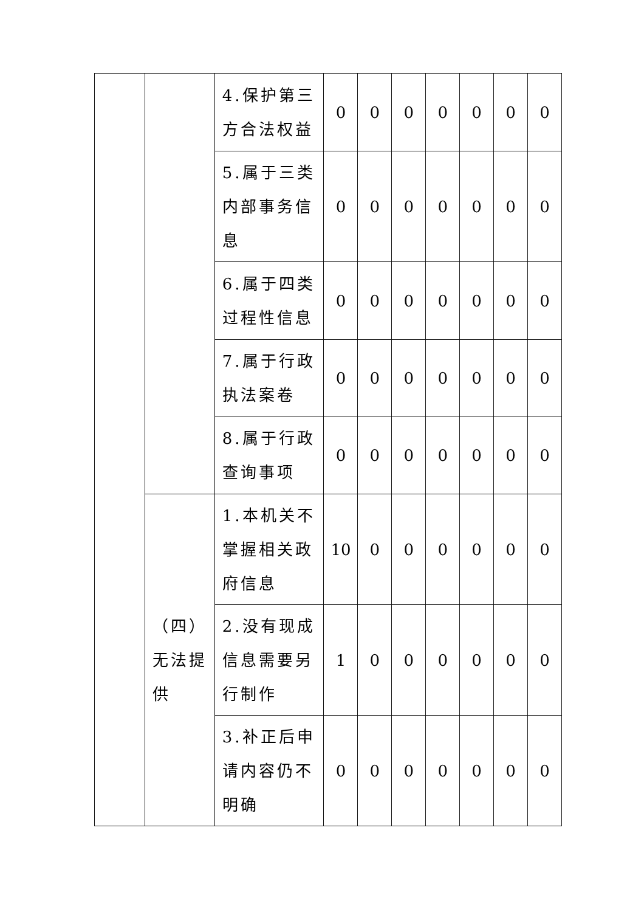| | | 4.保护第三方合法权益 | 0 | 0 | 0 | 0 | 0 | 0 | 0 |
| | | 5.属于三类内部事务信息 | 0 | 0 | 0 | 0 | 0 | 0 | 0 |
| | | 6.属于四类过程性信息 | 0 | 0 | 0 | 0 | 0 | 0 | 0 |
| | | 7.属于行政执法案卷 | 0 | 0 | 0 | 0 | 0 | 0 | 0 |
| | | 8.属于行政查询事项 | 0 | 0 | 0 | 0 | 0 | 0 | 0 |
| | （四）无法提供 | 1.本机关不掌握相关政府信息 | 10 | 0 | 0 | 0 | 0 | 0 | 0 |
| | | 2.没有现成信息需要另行制作 | 1 | 0 | 0 | 0 | 0 | 0 | 0 |
| | | 3.补正后申请内容仍不明确 | 0 | 0 | 0 | 0 | 0 | 0 | 0 |